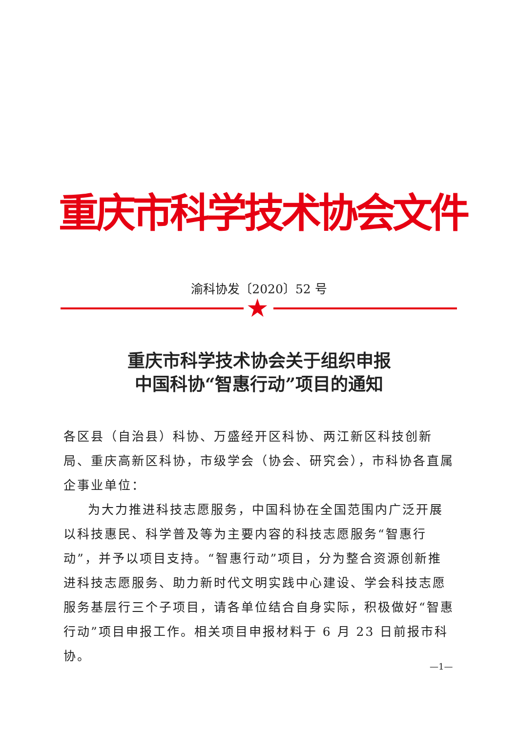重庆市科学技术协会文件
渝科协发〔2020〕52 号
★
重庆市科学技术协会关于组织申报
中国科协“智惠行动”项目的通知
各区县（自治县）科协、万盛经开区科协、两江新区科技创新局、重庆高新区科协，市级学会（协会、研究会），市科协各直属企事业单位：
为大力推进科技志愿服务，中国科协在全国范围内广泛开展以科技惠民、科学普及等为主要内容的科技志愿服务“智惠行动”，并予以项目支持。“智惠行动”项目，分为整合资源创新推进科技志愿服务、助力新时代文明实践中心建设、学会科技志愿服务基层行三个子项目，请各单位结合自身实际，积极做好“智惠行动”项目申报工作。相关项目申报材料于 6 月 23 日前报市科协。
—1—